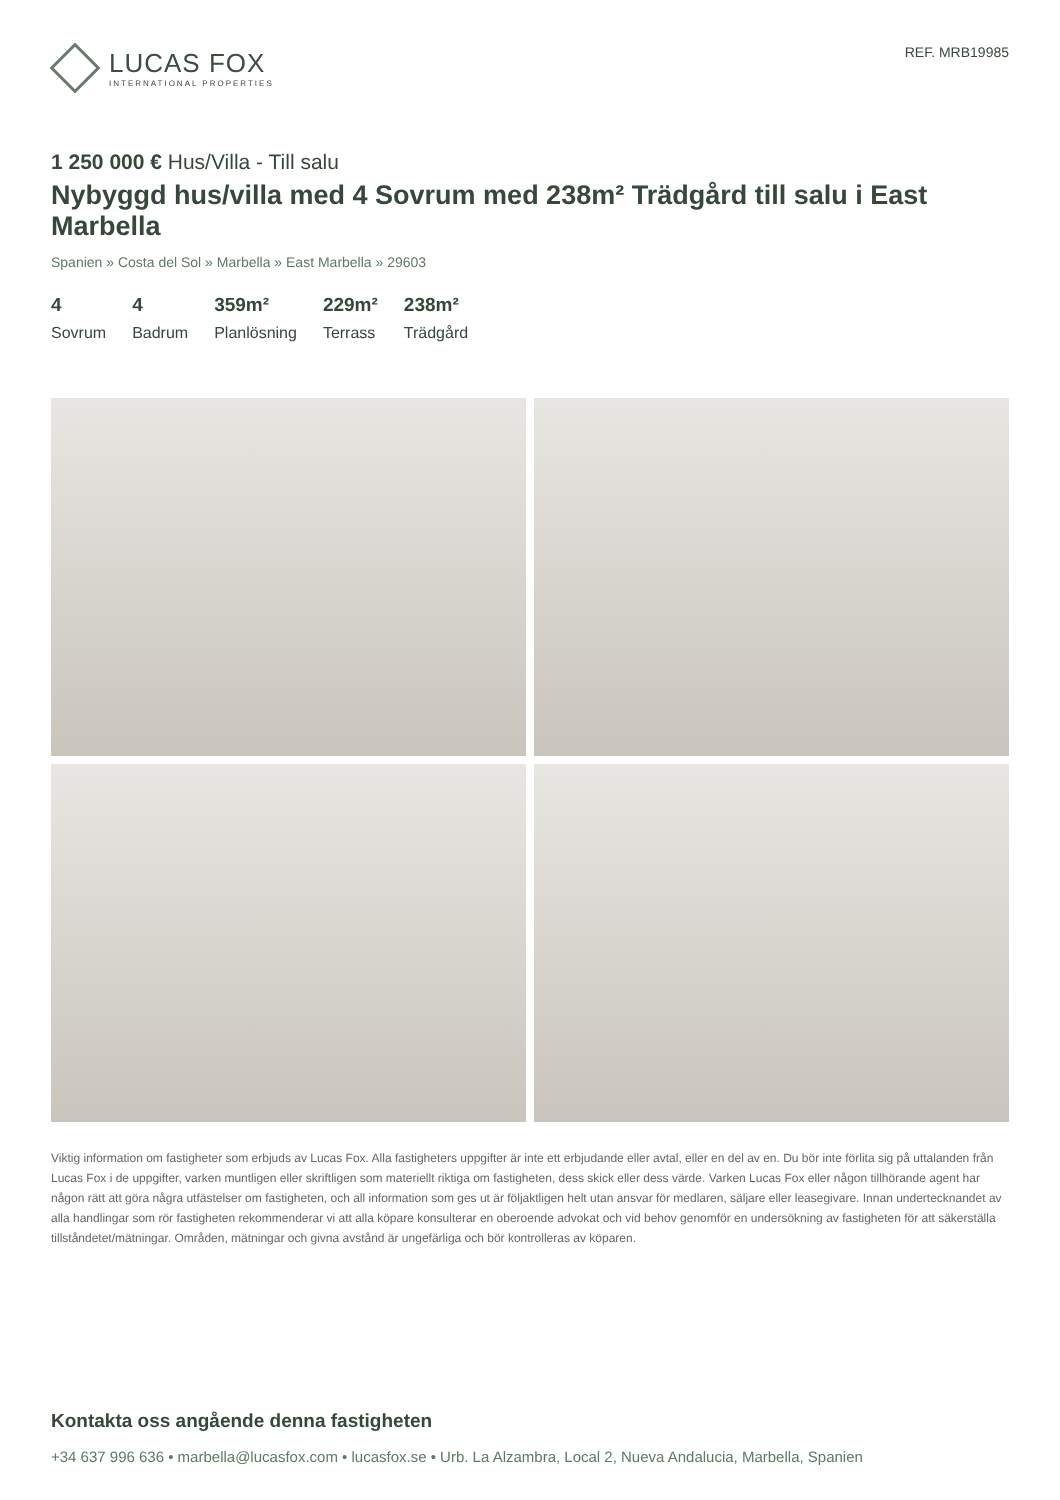LUCAS FOX
INTERNATIONAL PROPERTIES
REF. MRB19985
1 250 000 € Hus/Villa - Till salu
Nybyggd hus/villa med 4 Sovrum med 238m² Trädgård till salu i East Marbella
Spanien » Costa del Sol » Marbella » East Marbella » 29603
4
Sovrum
4
Badrum
359m²
Planlösning
229m²
Terrass
238m²
Trädgård
Viktig information om fastigheter som erbjuds av Lucas Fox. Alla fastigheters uppgifter är inte ett erbjudande eller avtal, eller en del av en. Du bör inte förlita sig på uttalanden från Lucas Fox i de uppgifter, varken muntligen eller skriftligen som materiellt riktiga om fastigheten, dess skick eller dess värde. Varken Lucas Fox eller någon tillhörande agent har någon rätt att göra några utfästelser om fastigheten, och all information som ges ut är följaktligen helt utan ansvar för medlaren, säljare eller leasegivare. Innan undertecknandet av alla handlingar som rör fastigheten rekommenderar vi att alla köpare konsulterar en oberoende advokat och vid behov genomför en undersökning av fastigheten för att säkerställa tillståndetet/mätningar. Områden, mätningar och givna avstånd är ungefärliga och bör kontrolleras av köparen.
Kontakta oss angående denna fastigheten
+34 637 996 636 • marbella@lucasfox.com • lucasfox.se • Urb. La Alzambra, Local 2, Nueva Andalucia, Marbella, Spanien